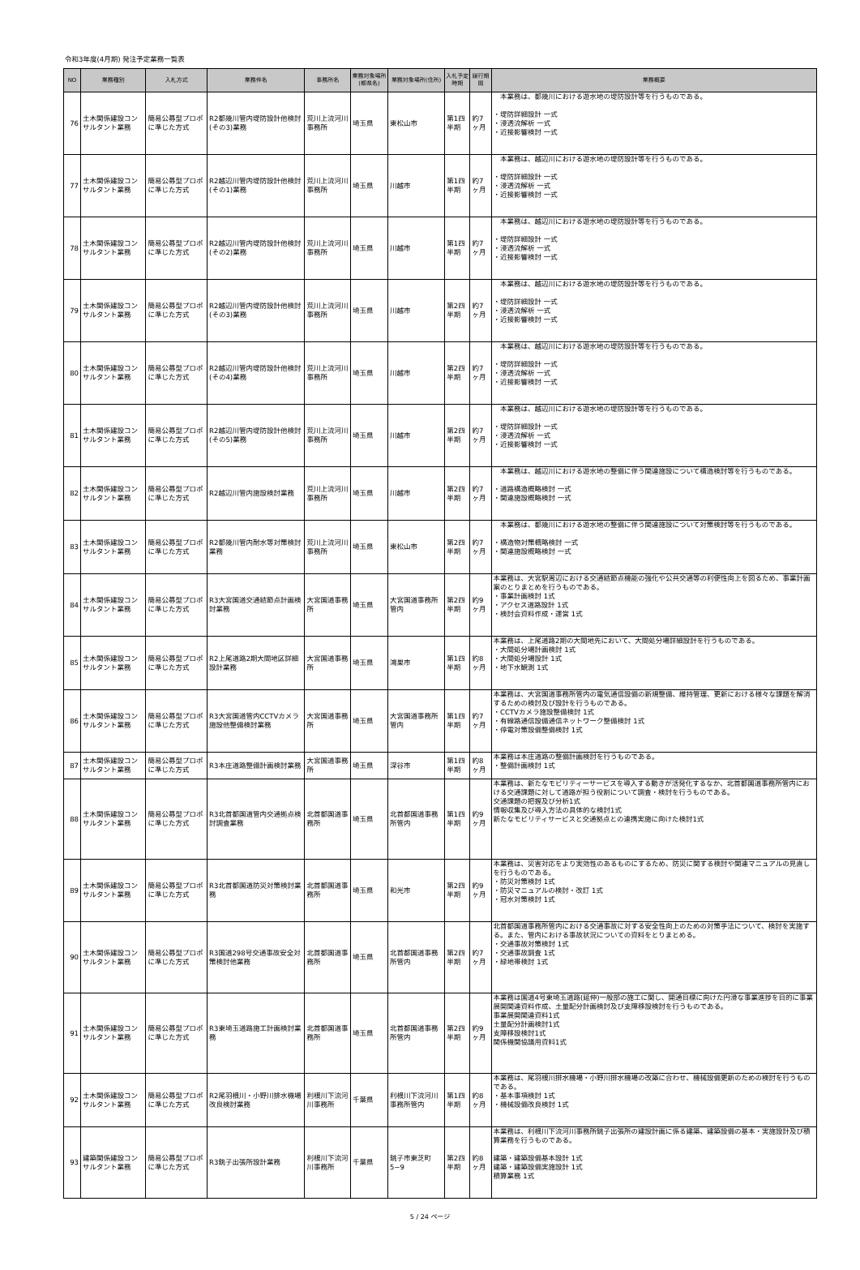令和3年度(4月期) 発注予定業務一覧表
| NO | 業務種別 | 入札方式 | 業務件名 | 事務所名 | 業務対象場所(都県名) | 業務対象場所(住所) | 入札予定時期 | 履行期間 | 業務概要 |
| --- | --- | --- | --- | --- | --- | --- | --- | --- | --- |
| 76 | 土木関係建設コンサルタント業務 | 簡易公募型プロポに準じた方式 | R2都幾川管内堤防設計他検討(その3)業務 | 荒川上流河川事務所 | 埼玉県 | 東松山市 | 第1四半期 | 約7ヶ月 | 本業務は、都幾川における遊水地の堤防設計等を行うものである。 ・堤防詳細設計 一式 ・浸透流解析 一式 ・近接影響検討 一式 |
| 77 | 土木関係建設コンサルタント業務 | 簡易公募型プロポに準じた方式 | R2越辺川管内堤防設計他検討(その1)業務 | 荒川上流河川事務所 | 埼玉県 | 川越市 | 第1四半期 | 約7ヶ月 | 本業務は、越辺川における遊水地の堤防設計等を行うものである。 ・堤防詳細設計 一式 ・浸透流解析 一式 ・近接影響検討 一式 |
| 78 | 土木関係建設コンサルタント業務 | 簡易公募型プロポに準じた方式 | R2越辺川管内堤防設計他検討(その2)業務 | 荒川上流河川事務所 | 埼玉県 | 川越市 | 第1四半期 | 約7ヶ月 | 本業務は、越辺川における遊水地の堤防設計等を行うものである。 ・堤防詳細設計 一式 ・浸透流解析 一式 ・近接影響検討 一式 |
| 79 | 土木関係建設コンサルタント業務 | 簡易公募型プロポに準じた方式 | R2越辺川管内堤防設計他検討(その3)業務 | 荒川上流河川事務所 | 埼玉県 | 川越市 | 第2四半期 | 約7ヶ月 | 本業務は、越辺川における遊水地の堤防設計等を行うものである。 ・堤防詳細設計 一式 ・浸透流解析 一式 ・近接影響検討 一式 |
| 80 | 土木関係建設コンサルタント業務 | 簡易公募型プロポに準じた方式 | R2越辺川管内堤防設計他検討(その4)業務 | 荒川上流河川事務所 | 埼玉県 | 川越市 | 第2四半期 | 約7ヶ月 | 本業務は、越辺川における遊水地の堤防設計等を行うものである。 ・堤防詳細設計 一式 ・浸透流解析 一式 ・近接影響検討 一式 |
| 81 | 土木関係建設コンサルタント業務 | 簡易公募型プロポに準じた方式 | R2越辺川管内堤防設計他検討(その5)業務 | 荒川上流河川事務所 | 埼玉県 | 川越市 | 第2四半期 | 約7ヶ月 | 本業務は、越辺川における遊水地の堤防設計等を行うものである。 ・堤防詳細設計 一式 ・浸透流解析 一式 ・近接影響検討 一式 |
| 82 | 土木関係建設コンサルタント業務 | 簡易公募型プロポに準じた方式 | R2越辺川管内施設検討業務 | 荒川上流河川事務所 | 埼玉県 | 川越市 | 第2四半期 | 約7ヶ月 | 本業務は、越辺川における遊水地の整備に伴う関連施設について構造検討等を行うものである。 ・道路構造概略検討 一式 ・関連施設概略検討 一式 |
| 83 | 土木関係建設コンサルタント業務 | 簡易公募型プロポに準じた方式 | R2都幾川管内耐水等対策検討業務 | 荒川上流河川事務所 | 埼玉県 | 東松山市 | 第2四半期 | 約7ヶ月 | 本業務は、都幾川における遊水地の整備に伴う関連施設について対策検討等を行うものである。 ・構造物対策概略検討 一式 ・関連施設概略検討 一式 |
| 84 | 土木関係建設コンサルタント業務 | 簡易公募型プロポに準じた方式 | R3大宮国道交通結節点計画検討業務 | 大宮国道事務所 | 埼玉県 | 大宮国道事務所管内 | 第2四半期 | 約9ヶ月 | 本業務は、大宮駅周辺における交通結節点機能の強化や公共交通等の利便性向上を図るため、事業計画案のとりまとめを行うものである。 ・事業計画検討 1式 ・アクセス道路設計 1式 ・検討会資料作成・運営 1式 |
| 85 | 土木関係建設コンサルタント業務 | 簡易公募型プロポに準じた方式 | R2上尾道路2期大間地区詳細設計業務 | 大宮国道事務所 | 埼玉県 | 鴻巣市 | 第1四半期 | 約8ヶ月 | 本業務は、上尾道路2期の大間地先において、大間処分場詳細設計を行うものである。 ・大間処分場計画検討 1式 ・大間処分場設計 1式 ・地下水観測 1式 |
| 86 | 土木関係建設コンサルタント業務 | 簡易公募型プロポに準じた方式 | R3大宮国道管内CCTVカメラ施設他整備検討業務 | 大宮国道事務所 | 埼玉県 | 大宮国道事務所管内 | 第1四半期 | 約7ヶ月 | 本業務は、大宮国道事務所管内の電気通信設備の新規整備、維持管理、更新における様々な課題を解消するための検討及び設計を行うものである。 ・CCTVカメラ施設整備検討 1式 ・有線路通信設備通信ネットワーク整備検討 1式 ・停電対策設備整備検討 1式 |
| 87 | 土木関係建設コンサルタント業務 | 簡易公募型プロポに準じた方式 | R3本庄道路整備計画検討業務 | 大宮国道事務所 | 埼玉県 | 深谷市 | 第1四半期 | 約8ヶ月 | 本業務は本庄道路の整備計画検討を行うものである。 ・整備計画検討 1式 |
| 88 | 土木関係建設コンサルタント業務 | 簡易公募型プロポに準じた方式 | R3北首都国道管内交通拠点検討調査業務 | 北首都国道事務所 | 埼玉県 | 北首都国道事務所管内 | 第1四半期 | 約9ヶ月 | 本業務は、新たなモビリティーサービスを導入する動きが活発化するなか、北首都国道事務所管内における交通課題に対して道路が担う役割について調査・検討を行うものである。 交通課題の把握及び分析1式 情報収集及び導入方法の具体的な検討1式 新たなモビリティサービスと交通拠点との連携実施に向けた検討1式 |
| 89 | 土木関係建設コンサルタント業務 | 簡易公募型プロポに準じた方式 | R3北首都国道防災対策検討業務 | 北首都国道事務所 | 埼玉県 | 和光市 | 第2四半期 | 約9ヶ月 | 本業務は、災害対応をより実効性のあるものにするため、防災に関する検討や関連マニュアルの見直しを行うものである。 ・防災対策検討 1式 ・防災マニュアルの検討・改訂 1式 ・冠水対策検討 1式 |
| 90 | 土木関係建設コンサルタント業務 | 簡易公募型プロポに準じた方式 | R3国道298号交通事故安全対策検討他業務 | 北首都国道事務所 | 埼玉県 | 北首都国道事務所管内 | 第2四半期 | 約7ヶ月 | 北首都国道事務所管内における交通事故に対する安全性向上のための対策手法について、検討を実施する。また、管内における事故状況についての資料をとりまとめる。 ・交通事故対策検討 1式 ・交通事故調査 1式 ・緑地帯検討 1式 |
| 91 | 土木関係建設コンサルタント業務 | 簡易公募型プロポに準じた方式 | R3東埼玉道路施工計画検討業務 | 北首都国道事務所 | 埼玉県 | 北首都国道事務所管内 | 第2四半期 | 約9ヶ月 | 本業務は国道4号東埼玉道路(延伸)一般部の施工に関し、開通目標に向けた円滑な事業進捗を目的に事業展開関連資料作成、土量配分計画検討及び支障移設検討を行うものである。 事業展開関連資料1式 土量配分計画検討1式 支障移設検討1式 関係機関協議用資料1式 |
| 92 | 土木関係建設コンサルタント業務 | 簡易公募型プロポに準じた方式 | R2尾羽根川・小野川排水機場改良検討業務 | 利根川下流河川事務所 | 千葉県 | 利根川下流河川事務所管内 | 第1四半期 | 約8ヶ月 | 本業務は、尾羽根川排水機場・小野川排水機場の改築に合わせ、機械設備更新のための検討を行うものである。 ・基本事項検討 1式 ・機械設備改良検討 1式 |
| 93 | 建築関係建設コンサルタント業務 | 簡易公募型プロポに準じた方式 | R3銚子出張所設計業務 | 利根川下流河川事務所 | 千葉県 | 銚子市東芝町5−9 | 第2四半期 | 約8ヶ月 | 本業務は、利根川下流河川事務所銚子出張所の建設計画に係る建築、建築設備の基本・実施設計及び積算業務を行うものである。 建築・建築設備基本設計 1式 建築・建築設備実施設計 1式 積算業務 1式 |
5 / 24 ページ